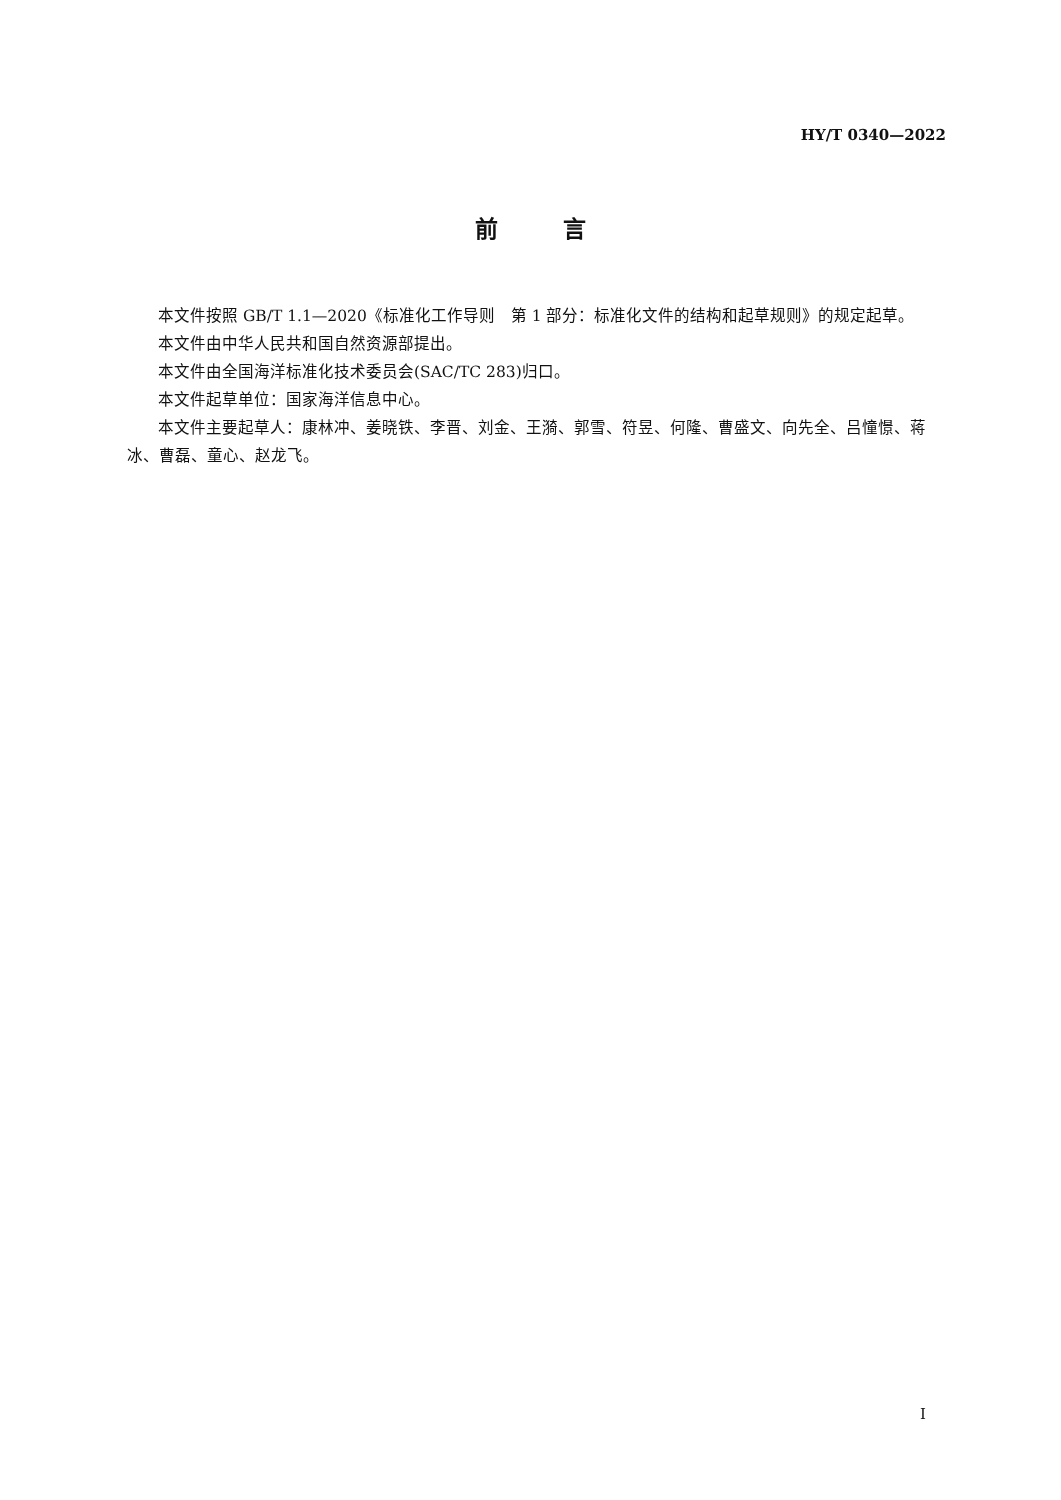HY/T 0340—2022
前 言
本文件按照 GB/T 1.1—2020《标准化工作导则　第 1 部分：标准化文件的结构和起草规则》的规定起草。
本文件由中华人民共和国自然资源部提出。
本文件由全国海洋标准化技术委员会(SAC/TC 283)归口。
本文件起草单位：国家海洋信息中心。
本文件主要起草人：康林冲、姜晓铁、李晋、刘金、王漪、郭雪、符昱、何隆、曹盛文、向先全、吕憧憬、蒋冰、曹磊、童心、赵龙飞。
I